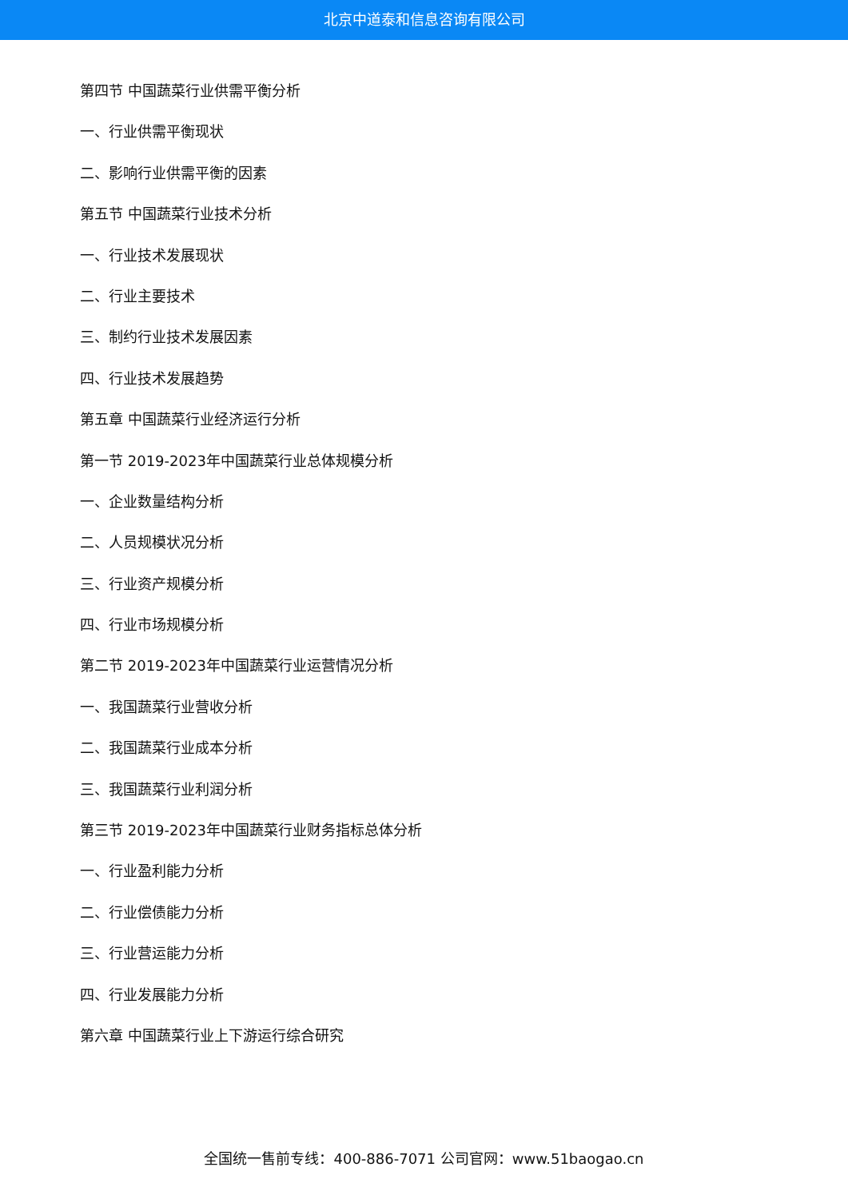北京中道泰和信息咨询有限公司
第四节 中国蔬菜行业供需平衡分析
一、行业供需平衡现状
二、影响行业供需平衡的因素
第五节 中国蔬菜行业技术分析
一、行业技术发展现状
二、行业主要技术
三、制约行业技术发展因素
四、行业技术发展趋势
第五章 中国蔬菜行业经济运行分析
第一节 2019-2023年中国蔬菜行业总体规模分析
一、企业数量结构分析
二、人员规模状况分析
三、行业资产规模分析
四、行业市场规模分析
第二节 2019-2023年中国蔬菜行业运营情况分析
一、我国蔬菜行业营收分析
二、我国蔬菜行业成本分析
三、我国蔬菜行业利润分析
第三节 2019-2023年中国蔬菜行业财务指标总体分析
一、行业盈利能力分析
二、行业偿债能力分析
三、行业营运能力分析
四、行业发展能力分析
第六章 中国蔬菜行业上下游运行综合研究
全国统一售前专线：400-886-7071 公司官网：www.51baogao.cn